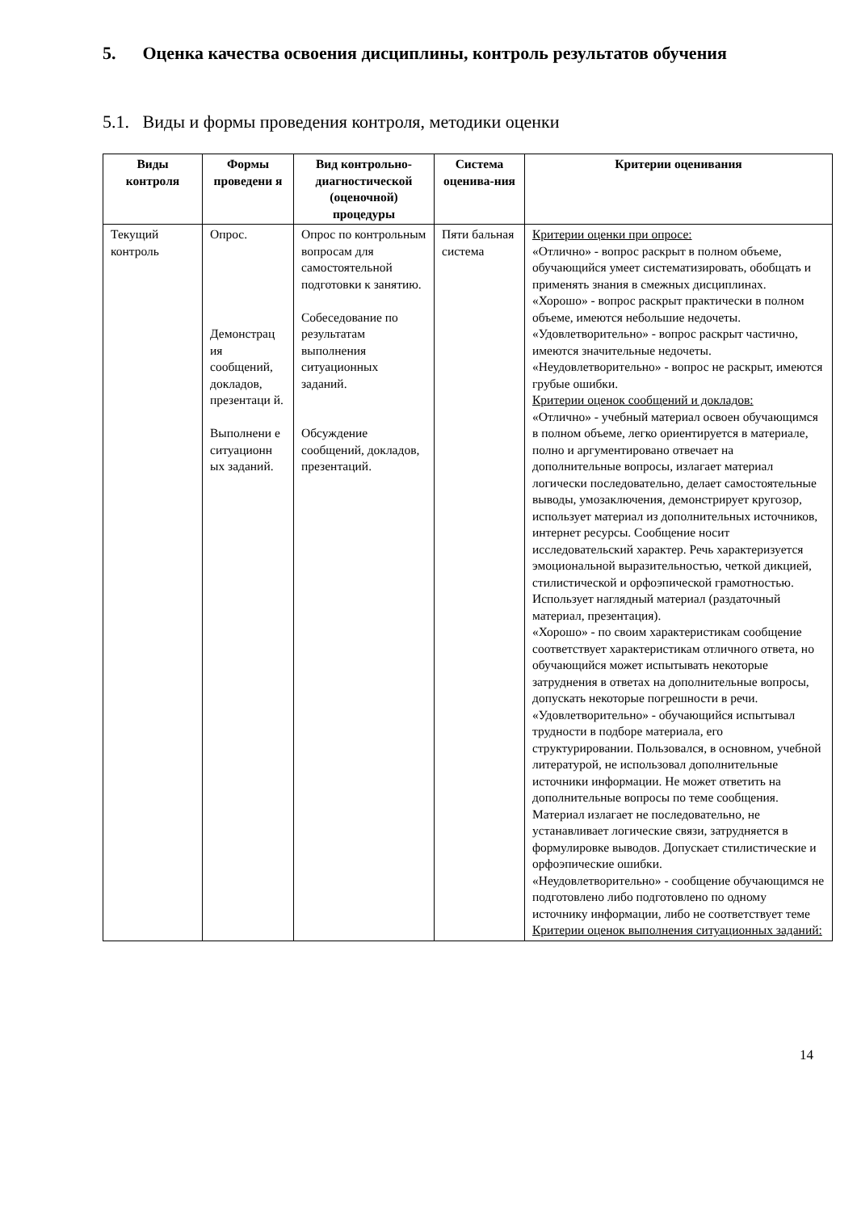5. Оценка качества освоения дисциплины, контроль результатов обучения
5.1. Виды и формы проведения контроля, методики оценки
| Виды контроля | Формы проведени я | Вид контрольно-диагностической (оценочной) процедуры | Система оценива-ния | Критерии оценивания |
| --- | --- | --- | --- | --- |
| Текущий контроль | Опрос. Демонстрац ия сообщений, докладов, презентаци й. Выполнени е ситуационн ых заданий. | Опрос по контрольным вопросам для самостоятельной подготовки к занятию. Собеседование по результатам выполнения ситуационных заданий. Обсуждение сообщений, докладов, презентаций. | Пяти бальная система | Критерии оценки при опросе: «Отлично» - вопрос раскрыт в полном объеме, обучающийся умеет систематизировать, обобщать и применять знания в смежных дисциплинах. «Хорошо» - вопрос раскрыт практически в полном объеме, имеются небольшие недочеты. «Удовлетворительно» - вопрос раскрыт частично, имеются значительные недочеты. «Неудовлетворительно» - вопрос не раскрыт, имеются грубые ошибки. Критерии оценок сообщений и докладов: «Отлично» - учебный материал освоен обучающимся в полном объеме, легко ориентируется в материале, полно и аргументировано отвечает на дополнительные вопросы, излагает материал логически последовательно, делает самостоятельные выводы, умозаключения, демонстрирует кругозор, использует материал из дополнительных источников, интернет ресурсы. Сообщение носит исследовательский характер. Речь характеризуется эмоциональной выразительностью, четкой дикцией, стилистической и орфоэпической грамотностью. Использует наглядный материал (раздаточный материал, презентация). «Хорошо» - по своим характеристикам сообщение соответствует характеристикам отличного ответа, но обучающийся может испытывать некоторые затруднения в ответах на дополнительные вопросы, допускать некоторые погрешности в речи. «Удовлетворительно» - обучающийся испытывал трудности в подборе материала, его структурировании. Пользовался, в основном, учебной литературой, не использовал дополнительные источники информации. Не может ответить на дополнительные вопросы по теме сообщения. Материал излагает не последовательно, не устанавливает логические связи, затрудняется в формулировке выводов. Допускает стилистические и орфоэпические ошибки. «Неудовлетворительно» - сообщение обучающимся не подготовлено либо подготовлено по одному источнику информации, либо не соответствует теме Критерии оценок выполнения ситуационных заданий: |
14